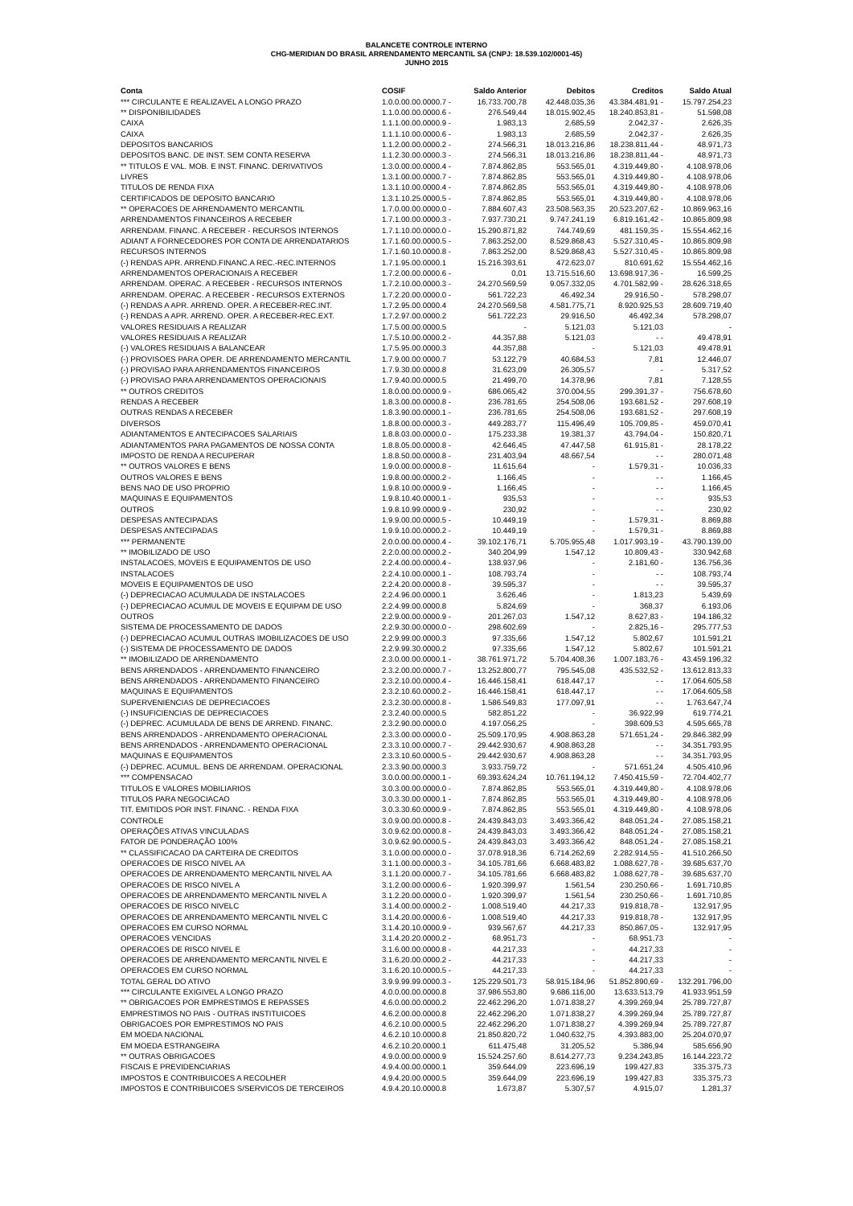BALANCETE CONTROLE INTERNO
CHG-MERIDIAN DO BRASIL ARRENDAMENTO MERCANTIL SA (CNPJ: 18.539.102/0001-45)
JUNHO 2015
| Conta | COSIF | Saldo Anterior | Debitos | Creditos | Saldo Atual |
| --- | --- | --- | --- | --- | --- |
| *** CIRCULANTE E REALIZAVEL A LONGO PRAZO | 1.0.0.00.00.0000.7 - | 16.733.700,78 | 42.448.035,36 | 43.384.481,91 - | 15.797.254,23 |
| ** DISPONIBILIDADES | 1.1.0.00.00.0000.6 - | 276.549,44 | 18.015.902,45 | 18.240.853,81 - | 51.598,08 |
| CAIXA | 1.1.1.00.00.0000.9 - | 1.983,13 | 2.685,59 | 2.042,37 - | 2.626,35 |
| CAIXA | 1.1.1.10.00.0000.6 - | 1.983,13 | 2.685,59 | 2.042,37 - | 2.626,35 |
| DEPOSITOS BANCARIOS | 1.1.2.00.00.0000.2 - | 274.566,31 | 18.013.216,86 | 18.238.811,44 - | 48.971,73 |
| DEPOSITOS BANC. DE INST. SEM CONTA RESERVA | 1.1.2.30.00.0000.3 - | 274.566,31 | 18.013.216,86 | 18.238.811,44 - | 48.971,73 |
| ** TITULOS E VAL. MOB. E INST. FINANC. DERIVATIVOS | 1.3.0.00.00.0000.4 - | 7.874.862,85 | 553.565,01 | 4.319.449,80 - | 4.108.978,06 |
| LIVRES | 1.3.1.00.00.0000.7 - | 7.874.862,85 | 553.565,01 | 4.319.449,80 - | 4.108.978,06 |
| TITULOS DE RENDA FIXA | 1.3.1.10.00.0000.4 - | 7.874.862,85 | 553.565,01 | 4.319.449,80 - | 4.108.978,06 |
| CERTIFICADOS DE DEPOSITO BANCARIO | 1.3.1.10.25.0000.5 - | 7.874.862,85 | 553.565,01 | 4.319.449,80 - | 4.108.978,06 |
| ** OPERACOES DE ARRENDAMENTO MERCANTIL | 1.7.0.00.00.0000.0 - | 7.884.607,43 | 23.508.563,35 | 20.523.207,62 - | 10.869.963,16 |
| ARRENDAMENTOS FINANCEIROS A RECEBER | 1.7.1.00.00.0000.3 - | 7.937.730,21 | 9.747.241,19 | 6.819.161,42 - | 10.865.809,98 |
| ARRENDAM. FINANC. A RECEBER - RECURSOS INTERNOS | 1.7.1.10.00.0000.0 - | 15.290.871,82 | 744.749,69 | 481.159,35 - | 15.554.462,16 |
| ADIANT A FORNECEDORES POR CONTA DE ARRENDATARIOS | 1.7.1.60.00.0000.5 - | 7.863.252,00 | 8.529.868,43 | 5.527.310,45 - | 10.865.809,98 |
| RECURSOS INTERNOS | 1.7.1.60.10.0000.8 - | 7.863.252,00 | 8.529.868,43 | 5.527.310,45 - | 10.865.809,98 |
| (-) RENDAS APR. ARREND.FINANC.A REC.-REC.INTERNOS | 1.7.1.95.00.0000.1 | 15.216.393,61 | 472.623,07 | 810.691,62 | 15.554.462,16 |
| ARRENDAMENTOS OPERACIONAIS A RECEBER | 1.7.2.00.00.0000.6 - | 0,01 | 13.715.516,60 | 13.698.917,36 - | 16.599,25 |
| ARRENDAM. OPERAC. A RECEBER - RECURSOS INTERNOS | 1.7.2.10.00.0000.3 - | 24.270.569,59 | 9.057.332,05 | 4.701.582,99 - | 28.626.318,65 |
| ARRENDAM. OPERAC. A RECEBER - RECURSOS EXTERNOS | 1.7.2.20.00.0000.0 - | 561.722,23 | 46.492,34 | 29.916,50 - | 578.298,07 |
| (-) RENDAS A APR. ARREND. OPER. A RECEBER-REC.INT. | 1.7.2.95.00.0000.4 | 24.270.569,58 | 4.581.775,71 | 8.920.925,53 | 28.609.719,40 |
| (-) RENDAS A APR. ARREND. OPER. A RECEBER-REC.EXT. | 1.7.2.97.00.0000.2 | 561.722,23 | 29.916,50 | 46.492,34 | 578.298,07 |
| VALORES RESIDUAIS A REALIZAR | 1.7.5.00.00.0000.5 | - | 5.121,03 | 5.121,03 | - |
| VALORES RESIDUAIS A REALIZAR | 1.7.5.10.00.0000.2 - | 44.357,88 | 5.121,03 | - - | 49.478,91 |
| (-) VALORES RESIDUAIS A BALANCEAR | 1.7.5.95.00.0000.3 | 44.357,88 | - | 5.121,03 | 49.478,91 |
| (-) PROVISOES PARA OPER. DE ARRENDAMENTO MERCANTIL | 1.7.9.00.00.0000.7 | 53.122,79 | 40.684,53 | 7,81 | 12.446,07 |
| (-) PROVISAO PARA ARRENDAMENTOS FINANCEIROS | 1.7.9.30.00.0000.8 | 31.623,09 | 26.305,57 | - | 5.317,52 |
| (-) PROVISAO PARA ARRENDAMENTOS OPERACIONAIS | 1.7.9.40.00.0000.5 | 21.499,70 | 14.378,96 | 7,81 | 7.128,55 |
| ** OUTROS CREDITOS | 1.8.0.00.00.0000.9 - | 686.065,42 | 370.004,55 | 299.391,37 - | 756.678,60 |
| RENDAS A RECEBER | 1.8.3.00.00.0000.8 - | 236.781,65 | 254.508,06 | 193.681,52 - | 297.608,19 |
| OUTRAS RENDAS A RECEBER | 1.8.3.90.00.0000.1 - | 236.781,65 | 254.508,06 | 193.681,52 - | 297.608,19 |
| DIVERSOS | 1.8.8.00.00.0000.3 - | 449.283,77 | 115.496,49 | 105.709,85 - | 459.070,41 |
| ADIANTAMENTOS E ANTECIPACOES SALARIAIS | 1.8.8.03.00.0000.0 - | 175.233,38 | 19.381,37 | 43.794,04 - | 150.820,71 |
| ADIANTAMENTOS PARA PAGAMENTOS DE NOSSA CONTA | 1.8.8.05.00.0000.8 - | 42.646,45 | 47.447,58 | 61.915,81 - | 28.178,22 |
| IMPOSTO DE RENDA A RECUPERAR | 1.8.8.50.00.0000.8 - | 231.403,94 | 48.667,54 | - - | 280.071,48 |
| ** OUTROS VALORES E BENS | 1.9.0.00.00.0000.8 - | 11.615,64 | - | 1.579,31 - | 10.036,33 |
| OUTROS VALORES E BENS | 1.9.8.00.00.0000.2 - | 1.166,45 | - | - - | 1.166,45 |
| BENS NAO DE USO PROPRIO | 1.9.8.10.00.0000.9 - | 1.166,45 | - | - - | 1.166,45 |
| MAQUINAS E EQUIPAMENTOS | 1.9.8.10.40.0000.1 - | 935,53 | - | - - | 935,53 |
| OUTROS | 1.9.8.10.99.0000.9 - | 230,92 | - | - - | 230,92 |
| DESPESAS ANTECIPADAS | 1.9.9.00.00.0000.5 - | 10.449,19 | - | 1.579,31 - | 8.869,88 |
| DESPESAS ANTECIPADAS | 1.9.9.10.00.0000.2 - | 10.449,19 | - | 1.579,31 - | 8.869,88 |
| *** PERMANENTE | 2.0.0.00.00.0000.4 - | 39.102.176,71 | 5.705.955,48 | 1.017.993,19 - | 43.790.139,00 |
| ** IMOBILIZADO DE USO | 2.2.0.00.00.0000.2 - | 340.204,99 | 1.547,12 | 10.809,43 - | 330.942,68 |
| INSTALACOES, MOVEIS E EQUIPAMENTOS DE USO | 2.2.4.00.00.0000.4 - | 138.937,96 | - | 2.181,60 - | 136.756,36 |
| INSTALACOES | 2.2.4.10.00.0000.1 - | 108.793,74 | - | - - | 108.793,74 |
| MOVEIS E EQUIPAMENTOS DE USO | 2.2.4.20.00.0000.8 - | 39.595,37 | - | - - | 39.595,37 |
| (-) DEPRECIACAO ACUMULADA DE INSTALACOES | 2.2.4.96.00.0000.1 | 3.626,46 | - | 1.813,23 | 5.439,69 |
| (-) DEPRECIACAO ACUMUL DE MOVEIS E EQUIPAM DE USO | 2.2.4.99.00.0000.8 | 5.824,69 | - | 368,37 | 6.193,06 |
| OUTROS | 2.2.9.00.00.0000.9 - | 201.267,03 | 1.547,12 | 8.627,83 - | 194.186,32 |
| SISTEMA DE PROCESSAMENTO DE DADOS | 2.2.9.30.00.0000.0 - | 298.602,69 | - | 2.825,16 - | 295.777,53 |
| (-) DEPRECIACAO ACUMUL OUTRAS IMOBILIZACOES DE USO | 2.2.9.99.00.0000.3 | 97.335,66 | 1.547,12 | 5.802,67 | 101.591,21 |
| (-) SISTEMA DE PROCESSAMENTO DE DADOS | 2.2.9.99.30.0000.2 | 97.335,66 | 1.547,12 | 5.802,67 | 101.591,21 |
| ** IMOBILIZADO DE ARRENDAMENTO | 2.3.0.00.00.0000.1 - | 38.761.971,72 | 5.704.408,36 | 1.007.183,76 - | 43.459.196,32 |
| BENS ARRENDADOS - ARRENDAMENTO FINANCEIRO | 2.3.2.00.00.0000.7 - | 13.252.800,77 | 795.545,08 | 435.532,52 - | 13.612.813,33 |
| BENS ARRENDADOS - ARRENDAMENTO FINANCEIRO | 2.3.2.10.00.0000.4 - | 16.446.158,41 | 618.447,17 | - - | 17.064.605,58 |
| MAQUINAS E EQUIPAMENTOS | 2.3.2.10.60.0000.2 - | 16.446.158,41 | 618.447,17 | - - | 17.064.605,58 |
| SUPERVENIENCIAS DE DEPRECIACOES | 2.3.2.30.00.0000.8 - | 1.586.549,83 | 177.097,91 | - - | 1.763.647,74 |
| (-) INSUFICIENCIAS DE DEPRECIACOES | 2.3.2.40.00.0000.5 | 582.851,22 | - | 36.922,99 | 619.774,21 |
| (-) DEPREC. ACUMULADA DE BENS DE ARREND. FINANC. | 2.3.2.90.00.0000.0 | 4.197.056,25 | - | 398.609,53 | 4.595.665,78 |
| BENS ARRENDADOS - ARRENDAMENTO OPERACIONAL | 2.3.3.00.00.0000.0 - | 25.509.170,95 | 4.908.863,28 | 571.651,24 - | 29.846.382,99 |
| BENS ARRENDADOS - ARRENDAMENTO OPERACIONAL | 2.3.3.10.00.0000.7 - | 29.442.930,67 | 4.908.863,28 | - - | 34.351.793,95 |
| MAQUINAS E EQUIPAMENTOS | 2.3.3.10.60.0000.5 - | 29.442.930,67 | 4.908.863,28 | - - | 34.351.793,95 |
| (-) DEPREC. ACUMUL. BENS DE ARRENDAM. OPERACIONAL | 2.3.3.90.00.0000.3 | 3.933.759,72 | - | 571.651,24 | 4.505.410,96 |
| *** COMPENSACAO | 3.0.0.00.00.0000.1 - | 69.393.624,24 | 10.761.194,12 | 7.450.415,59 - | 72.704.402,77 |
| TITULOS E VALORES MOBILIARIOS | 3.0.3.00.00.0000.0 - | 7.874.862,85 | 553.565,01 | 4.319.449,80 - | 4.108.978,06 |
| TITULOS PARA NEGOCIACAO | 3.0.3.30.00.0000.1 - | 7.874.862,85 | 553.565,01 | 4.319.449,80 - | 4.108.978,06 |
| TIT. EMITIDOS POR INST. FINANC. - RENDA FIXA | 3.0.3.30.60.0000.9 - | 7.874.862,85 | 553.565,01 | 4.319.449,80 - | 4.108.978,06 |
| CONTROLE | 3.0.9.00.00.0000.8 - | 24.439.843,03 | 3.493.366,42 | 848.051,24 - | 27.085.158,21 |
| OPERAÇÕES ATIVAS VINCULADAS | 3.0.9.62.00.0000.8 - | 24.439.843,03 | 3.493.366,42 | 848.051,24 - | 27.085.158,21 |
| FATOR DE PONDERAÇÃO 100% | 3.0.9.62.90.0000.5 - | 24.439.843,03 | 3.493.366,42 | 848.051,24 - | 27.085.158,21 |
| ** CLASSIFICACAO DA CARTEIRA DE CREDITOS | 3.1.0.00.00.0000.0 - | 37.078.918,36 | 6.714.262,69 | 2.282.914,55 - | 41.510.266,50 |
| OPERACOES DE RISCO NIVEL AA | 3.1.1.00.00.0000.3 - | 34.105.781,66 | 6.668.483,82 | 1.088.627,78 - | 39.685.637,70 |
| OPERACOES DE ARRENDAMENTO MERCANTIL NIVEL AA | 3.1.1.20.00.0000.7 - | 34.105.781,66 | 6.668.483,82 | 1.088.627,78 - | 39.685.637,70 |
| OPERACOES DE RISCO NIVEL A | 3.1.2.00.00.0000.6 - | 1.920.399,97 | 1.561,54 | 230.250,66 - | 1.691.710,85 |
| OPERACOES DE ARRENDAMENTO MERCANTIL NIVEL A | 3.1.2.20.00.0000.0 - | 1.920.399,97 | 1.561,54 | 230.250,66 - | 1.691.710,85 |
| OPERACOES DE RISCO NIVELC | 3.1.4.00.00.0000.2 - | 1.008.519,40 | 44.217,33 | 919.818,78 - | 132.917,95 |
| OPERACOES DE ARRENDAMENTO MERCANTIL NIVEL C | 3.1.4.20.00.0000.6 - | 1.008.519,40 | 44.217,33 | 919.818,78 - | 132.917,95 |
| OPERACOES EM CURSO NORMAL | 3.1.4.20.10.0000.9 - | 939.567,67 | 44.217,33 | 850.867,05 - | 132.917,95 |
| OPERACOES VENCIDAS | 3.1.4.20.20.0000.2 - | 68.951,73 | - | 68.951,73 | - |
| OPERACOES DE RISCO NIVEL E | 3.1.6.00.00.0000.8 - | 44.217,33 | - | 44.217,33 | - |
| OPERACOES DE ARRENDAMENTO MERCANTIL NIVEL E | 3.1.6.20.00.0000.2 - | 44.217,33 | - | 44.217,33 | - |
| OPERACOES EM CURSO NORMAL | 3.1.6.20.10.0000.5 - | 44.217,33 | - | 44.217,33 | - |
| TOTAL GERAL DO ATIVO | 3.9.9.99.99.0000.3 - | 125.229.501,73 | 58.915.184,96 | 51.852.890,69 - | 132.291.796,00 |
| *** CIRCULANTE EXIGIVEL A LONGO PRAZO | 4.0.0.00.00.0000.8 | 37.986.553,80 | 9.686.116,00 | 13.633.513,79 | 41.933.951,59 |
| ** OBRIGACOES POR EMPRESTIMOS E REPASSES | 4.6.0.00.00.0000.2 | 22.462.296,20 | 1.071.838,27 | 4.399.269,94 | 25.789.727,87 |
| EMPRESTIMOS NO PAIS - OUTRAS INSTITUICOES | 4.6.2.00.00.0000.8 | 22.462.296,20 | 1.071.838,27 | 4.399.269,94 | 25.789.727,87 |
| OBRIGACOES POR EMPRESTIMOS NO PAIS | 4.6.2.10.00.0000.5 | 22.462.296,20 | 1.071.838,27 | 4.399.269,94 | 25.789.727,87 |
| EM MOEDA NACIONAL | 4.6.2.10.10.0000.8 | 21.850.820,72 | 1.040.632,75 | 4.393.883,00 | 25.204.070,97 |
| EM MOEDA ESTRANGEIRA | 4.6.2.10.20.0000.1 | 611.475,48 | 31.205,52 | 5.386,94 | 585.656,90 |
| ** OUTRAS OBRIGACOES | 4.9.0.00.00.0000.9 | 15.524.257,60 | 8.614.277,73 | 9.234.243,85 | 16.144.223,72 |
| FISCAIS E PREVIDENCIARIAS | 4.9.4.00.00.0000.1 | 359.644,09 | 223.696,19 | 199.427,83 | 335.375,73 |
| IMPOSTOS E CONTRIBUICOES A RECOLHER | 4.9.4.20.00.0000.5 | 359.644,09 | 223.696,19 | 199.427,83 | 335.375,73 |
| IMPOSTOS E CONTRIBUICOES S/SERVICOS DE TERCEIROS | 4.9.4.20.10.0000.8 | 1.673,87 | 5.307,57 | 4.915,07 | 1.281,37 |